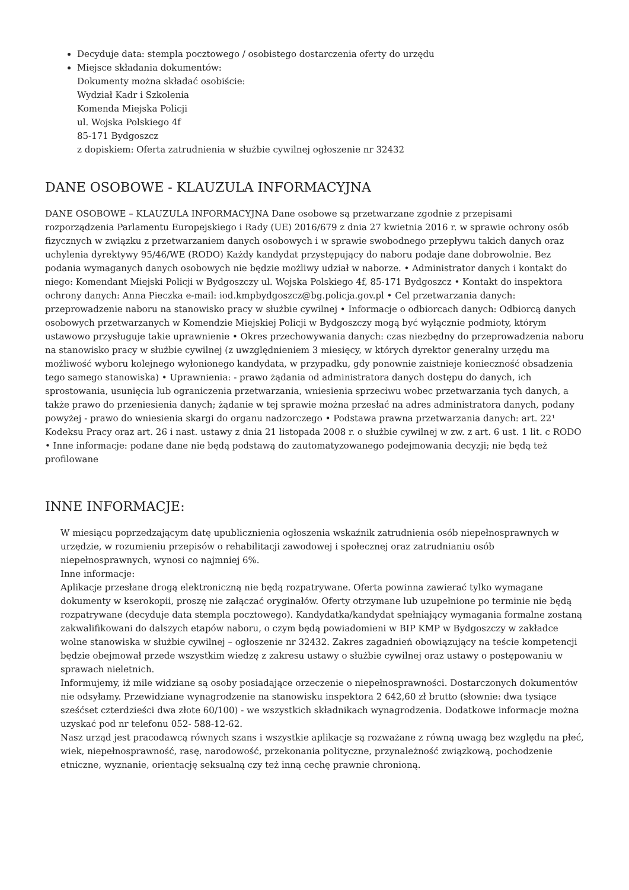Decyduje data: stempla pocztowego / osobistego dostarczenia oferty do urzędu
Miejsce składania dokumentów:
Dokumenty można składać osobiście:
Wydział Kadr i Szkolenia
Komenda Miejska Policji
ul. Wojska Polskiego 4f
85-171 Bydgoszcz
z dopiskiem: Oferta zatrudnienia w służbie cywilnej ogłoszenie nr 32432
DANE OSOBOWE - KLAUZULA INFORMACYJNA
DANE OSOBOWE – KLAUZULA INFORMACYJNA Dane osobowe są przetwarzane zgodnie z przepisami rozporządzenia Parlamentu Europejskiego i Rady (UE) 2016/679 z dnia 27 kwietnia 2016 r. w sprawie ochrony osób fizycznych w związku z przetwarzaniem danych osobowych i w sprawie swobodnego przepływu takich danych oraz uchylenia dyrektywy 95/46/WE (RODO) Każdy kandydat przystępujący do naboru podaje dane dobrowolnie. Bez podania wymaganych danych osobowych nie będzie możliwy udział w naborze. • Administrator danych i kontakt do niego: Komendant Miejski Policji w Bydgoszczy ul. Wojska Polskiego 4f, 85-171 Bydgoszcz • Kontakt do inspektora ochrony danych: Anna Pieczka e-mail: iod.kmpbydgoszcz@bg.policja.gov.pl • Cel przetwarzania danych: przeprowadzenie naboru na stanowisko pracy w służbie cywilnej • Informacje o odbiorcach danych: Odbiorcą danych osobowych przetwarzanych w Komendzie Miejskiej Policji w Bydgoszczy mogą być wyłącznie podmioty, którym ustawowo przysługuje takie uprawnienie • Okres przechowywania danych: czas niezbędny do przeprowadzenia naboru na stanowisko pracy w służbie cywilnej (z uwzględnieniem 3 miesięcy, w których dyrektor generalny urzędu ma możliwość wyboru kolejnego wyłonionego kandydata, w przypadku, gdy ponownie zaistnieje konieczność obsadzenia tego samego stanowiska) • Uprawnienia: - prawo żądania od administratora danych dostępu do danych, ich sprostowania, usunięcia lub ograniczenia przetwarzania, wniesienia sprzeciwu wobec przetwarzania tych danych, a także prawo do przeniesienia danych; żądanie w tej sprawie można przesłać na adres administratora danych, podany powyżej - prawo do wniesienia skargi do organu nadzorczego • Podstawa prawna przetwarzania danych: art. 22¹ Kodeksu Pracy oraz art. 26 i nast. ustawy z dnia 21 listopada 2008 r. o służbie cywilnej w zw. z art. 6 ust. 1 lit. c RODO • Inne informacje: podane dane nie będą podstawą do zautomatyzowanego podejmowania decyzji; nie będą też profilowane
INNE INFORMACJE:
W miesiącu poprzedzającym datę upublicznienia ogłoszenia wskaźnik zatrudnienia osób niepełnosprawnych w urzędzie, w rozumieniu przepisów o rehabilitacji zawodowej i społecznej oraz zatrudnianiu osób niepełnosprawnych, wynosi co najmniej 6%.
Inne informacje:
Aplikacje przesłane drogą elektroniczną nie będą rozpatrywane. Oferta powinna zawierać tylko wymagane dokumenty w kserokopii, proszę nie załączać oryginałów. Oferty otrzymane lub uzupełnione po terminie nie będą rozpatrywane (decyduje data stempla pocztowego). Kandydatka/kandydat spełniający wymagania formalne zostaną zakwalifikowani do dalszych etapów naboru, o czym będą powiadomieni w BIP KMP w Bydgoszczy w zakładce wolne stanowiska w służbie cywilnej – ogłoszenie nr 32432. Zakres zagadnień obowiązujący na teście kompetencji będzie obejmował przede wszystkim wiedzę z zakresu ustawy o służbie cywilnej oraz ustawy o postępowaniu w sprawach nieletnich.
Informujemy, iż mile widziane są osoby posiadające orzeczenie o niepełnosprawności. Dostarczonych dokumentów nie odsyłamy. Przewidziane wynagrodzenie na stanowisku inspektora 2 642,60 zł brutto (słownie: dwa tysiące sześćset czterdzieści dwa złote 60/100) - we wszystkich składnikach wynagrodzenia. Dodatkowe informacje można uzyskać pod nr telefonu 052- 588-12-62.
Nasz urząd jest pracodawcą równych szans i wszystkie aplikacje są rozważane z równą uwagą bez względu na płeć, wiek, niepełnosprawność, rasę, narodowość, przekonania polityczne, przynależność związkową, pochodzenie etniczne, wyznanie, orientację seksualną czy też inną cechę prawnie chronioną.